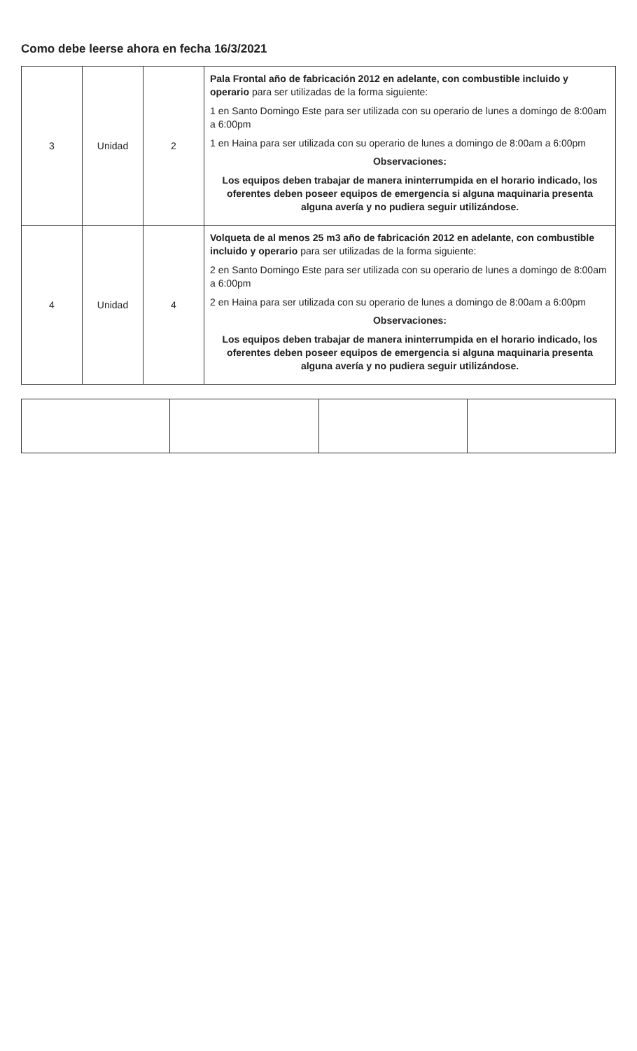Como debe leerse ahora en fecha 16/3/2021
| 3 | Unidad | 2 | Pala Frontal año de fabricación 2012 en adelante, con combustible incluido y operario para ser utilizadas de la forma siguiente: 1 en Santo Domingo Este para ser utilizada con su operario de lunes a domingo de 8:00am a 6:00pm 1 en Haina para ser utilizada con su operario de lunes a domingo de 8:00am a 6:00pm Observaciones: Los equipos deben trabajar de manera ininterrumpida en el horario indicado, los oferentes deben poseer equipos de emergencia si alguna maquinaria presenta alguna avería y no pudiera seguir utilizándose. |
| 4 | Unidad | 4 | Volqueta de al menos 25 m3 año de fabricación 2012 en adelante, con combustible incluido y operario para ser utilizadas de la forma siguiente: 2 en Santo Domingo Este para ser utilizada con su operario de lunes a domingo de 8:00am a 6:00pm 2 en Haina para ser utilizada con su operario de lunes a domingo de 8:00am a 6:00pm Observaciones: Los equipos deben trabajar de manera ininterrumpida en el horario indicado, los oferentes deben poseer equipos de emergencia si alguna maquinaria presenta alguna avería y no pudiera seguir utilizándose. |